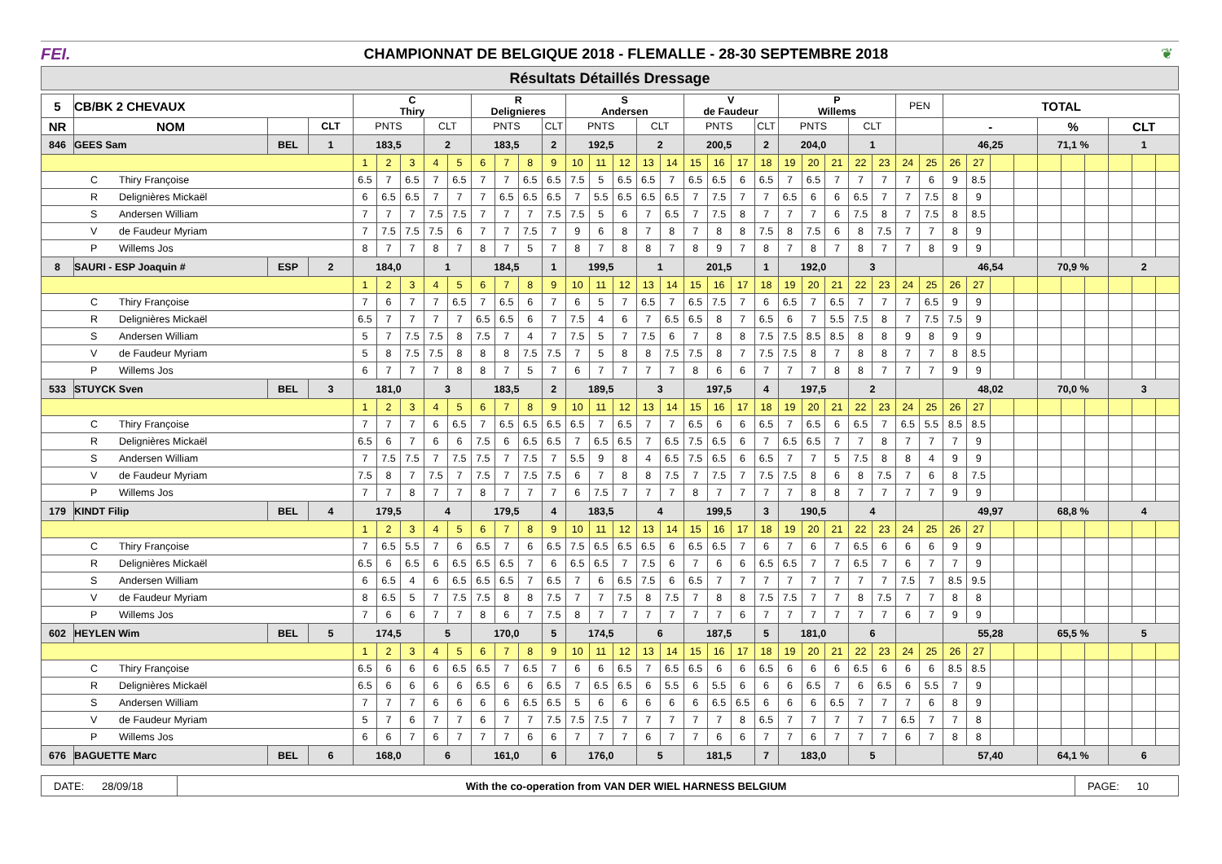FEI.
CHAMPIONNAT DE BELGIQUE 2018 - FLEMALLE - 28-30 SEPTEMBRE 2018
❦
Résultats Détaillés Dressage
| 5 | CB/BK 2 CHEVAUX | | | C Thiry | | | | | R Delignieres | | | | S Andersen | | | | | V de Faudeur | | | | P Willems | | | | | PEN | | TOTAL | | | | | | | | | |
| NR | NOM | | CLT | PNTS | | | CLT | | PNTS | | | CLT | PNTS | | | CLT | | PNTS | | | CLT | PNTS | | | CLT | | | | - | | | | % | | | CLT | | |
| 846 | GEES Sam | BEL | 1 | 183,5 | | | 2 | | 183,5 | | | 2 | 192,5 | | | 2 | | 200,5 | | | 2 | 204,0 | | | 1 | | | | 46,25 | | | | 71,1 % | | | 1 | | |
| | | | | 1 | 2 | 3 | 4 | 5 | 6 | 7 | 8 | 9 | 10 | 11 | 12 | 13 | 14 | 15 | 16 | 17 | 18 | 19 | 20 | 21 | 22 | 23 | 24 | 25 | 26 | 27 | | | | | | | | |
| C Thiry Françoise | | | | 6.5 | 7 | 6.5 | 7 | 6.5 | 7 | 7 | 6.5 | 6.5 | 7.5 | 5 | 6.5 | 6.5 | 7 | 6.5 | 6.5 | 6 | 6.5 | 7 | 6.5 | 7 | 7 | 7 | 7 | 6 | 9 | 8.5 | | | | | | | | |
| R Delignières Mickaël | | | | 6 | 6.5 | 6.5 | 7 | 7 | 7 | 6.5 | 6.5 | 6.5 | 7 | 5.5 | 6.5 | 6.5 | 6.5 | 7 | 7.5 | 7 | 7 | 6.5 | 6 | 6 | 6.5 | 7 | 7 | 7.5 | 8 | 9 | | | | | | | | |
| S Andersen William | | | | 7 | 7 | 7 | 7.5 | 7.5 | 7 | 7 | 7 | 7.5 | 7.5 | 5 | 6 | 7 | 6.5 | 7 | 7.5 | 8 | 7 | 7 | 7 | 6 | 7.5 | 8 | 7 | 7.5 | 8 | 8.5 | | | | | | | | |
| V de Faudeur Myriam | | | | 7 | 7.5 | 7.5 | 7.5 | 6 | 7 | 7 | 7.5 | 7 | 9 | 6 | 8 | 7 | 8 | 7 | 8 | 8 | 7.5 | 8 | 7.5 | 6 | 8 | 7.5 | 7 | 7 | 8 | 9 | | | | | | | | |
| P Willems Jos | | | | 8 | 7 | 7 | 8 | 7 | 8 | 7 | 5 | 7 | 8 | 7 | 8 | 8 | 7 | 8 | 9 | 7 | 8 | 7 | 8 | 7 | 8 | 7 | 7 | 8 | 9 | 9 | | | | | | | | |
| 8 | SAURI - ESP Joaquin # | ESP | 2 | 184,0 | | | 1 | | 184,5 | | | 1 | 199,5 | | | 1 | | 201,5 | | | 1 | 192,0 | | | 3 | | | | 46,54 | | | | 70,9 % | | | 2 | | |
| | | | | 1 | 2 | 3 | 4 | 5 | 6 | 7 | 8 | 9 | 10 | 11 | 12 | 13 | 14 | 15 | 16 | 17 | 18 | 19 | 20 | 21 | 22 | 23 | 24 | 25 | 26 | 27 | | | | | | | | |
| C Thiry Françoise | | | | 7 | 6 | 7 | 7 | 6.5 | 7 | 6.5 | 6 | 7 | 6 | 5 | 7 | 6.5 | 7 | 6.5 | 7.5 | 7 | 6 | 6.5 | 7 | 6.5 | 7 | 7 | 7 | 6.5 | 9 | 9 | | | | | | | | |
| R Delignières Mickaël | | | | 6.5 | 7 | 7 | 7 | 7 | 6.5 | 6.5 | 6 | 7 | 7.5 | 4 | 6 | 7 | 6.5 | 6.5 | 8 | 7 | 6.5 | 6 | 7 | 5.5 | 7.5 | 8 | 7 | 7.5 | 7.5 | 9 | | | | | | | | |
| S Andersen William | | | | 5 | 7 | 7.5 | 7.5 | 8 | 7.5 | 7 | 4 | 7 | 7.5 | 5 | 7 | 7.5 | 6 | 7 | 8 | 8 | 7.5 | 7.5 | 8.5 | 8.5 | 8 | 8 | 9 | 8 | 9 | 9 | | | | | | | | |
| V de Faudeur Myriam | | | | 5 | 8 | 7.5 | 7.5 | 8 | 8 | 8 | 7.5 | 7.5 | 7 | 5 | 8 | 8 | 7.5 | 7.5 | 8 | 7 | 7.5 | 7.5 | 8 | 7 | 8 | 8 | 7 | 7 | 8 | 8.5 | | | | | | | | |
| P Willems Jos | | | | 6 | 7 | 7 | 7 | 8 | 8 | 7 | 5 | 7 | 6 | 7 | 7 | 7 | 7 | 8 | 6 | 6 | 7 | 7 | 7 | 8 | 8 | 7 | 7 | 7 | 9 | 9 | | | | | | | | |
| 533 | STUYCK Sven | BEL | 3 | 181,0 | | | 3 | | 183,5 | | | 2 | 189,5 | | | 3 | | 197,5 | | | 4 | 197,5 | | | 2 | | | | 48,02 | | | | 70,0 % | | | 3 | | |
| | | | | 1 | 2 | 3 | 4 | 5 | 6 | 7 | 8 | 9 | 10 | 11 | 12 | 13 | 14 | 15 | 16 | 17 | 18 | 19 | 20 | 21 | 22 | 23 | 24 | 25 | 26 | 27 | | | | | | | | |
| C Thiry Françoise | | | | 7 | 7 | 7 | 6 | 6.5 | 7 | 6.5 | 6.5 | 6.5 | 6.5 | 7 | 6.5 | 7 | 7 | 6.5 | 6 | 6 | 6.5 | 7 | 6.5 | 6 | 6.5 | 7 | 6.5 | 5.5 | 8.5 | 8.5 | | | | | | | | |
| R Delignières Mickaël | | | | 6.5 | 6 | 7 | 6 | 6 | 7.5 | 6 | 6.5 | 6.5 | 7 | 6.5 | 6.5 | 7 | 6.5 | 7.5 | 6.5 | 6 | 7 | 6.5 | 6.5 | 7 | 7 | 8 | 7 | 7 | 7 | 9 | | | | | | | | |
| S Andersen William | | | | 7 | 7.5 | 7.5 | 7 | 7.5 | 7.5 | 7 | 7.5 | 7 | 5.5 | 9 | 8 | 4 | 6.5 | 7.5 | 6.5 | 6 | 6.5 | 7 | 7 | 5 | 7.5 | 8 | 8 | 4 | 9 | 9 | | | | | | | | |
| V de Faudeur Myriam | | | | 7.5 | 8 | 7 | 7.5 | 7 | 7.5 | 7 | 7.5 | 7.5 | 6 | 7 | 8 | 8 | 7.5 | 7 | 7.5 | 7 | 7.5 | 7.5 | 8 | 6 | 8 | 7.5 | 7 | 6 | 8 | 7.5 | | | | | | | | |
| P Willems Jos | | | | 7 | 7 | 8 | 7 | 7 | 8 | 7 | 7 | 7 | 6 | 7.5 | 7 | 7 | 7 | 8 | 7 | 7 | 7 | 7 | 8 | 8 | 7 | 7 | 7 | 7 | 9 | 9 | | | | | | | | |
| 179 | KINDT Filip | BEL | 4 | 179,5 | | | 4 | | 179,5 | | | 4 | 183,5 | | | 4 | | 199,5 | | | 3 | 190,5 | | | 4 | | | | 49,97 | | | | 68,8 % | | | 4 | | |
| | | | | 1 | 2 | 3 | 4 | 5 | 6 | 7 | 8 | 9 | 10 | 11 | 12 | 13 | 14 | 15 | 16 | 17 | 18 | 19 | 20 | 21 | 22 | 23 | 24 | 25 | 26 | 27 | | | | | | | | |
| C Thiry Françoise | | | | 7 | 6.5 | 5.5 | 7 | 6 | 6.5 | 7 | 6 | 6.5 | 7.5 | 6.5 | 6.5 | 6.5 | 6 | 6.5 | 6.5 | 7 | 6 | 7 | 6 | 7 | 6.5 | 6 | 6 | 6 | 9 | 9 | | | | | | | | |
| R Delignières Mickaël | | | | 6.5 | 6 | 6.5 | 6 | 6.5 | 6.5 | 6.5 | 7 | 6 | 6.5 | 6.5 | 7 | 7.5 | 6 | 7 | 6 | 6 | 6.5 | 6.5 | 7 | 7 | 6.5 | 7 | 6 | 7 | 7 | 9 | | | | | | | | |
| S Andersen William | | | | 6 | 6.5 | 4 | 6 | 6.5 | 6.5 | 6.5 | 7 | 6.5 | 7 | 6 | 6.5 | 7.5 | 6 | 6.5 | 7 | 7 | 7 | 7 | 7 | 7 | 7 | 7 | 7.5 | 7 | 8.5 | 9.5 | | | | | | | | |
| V de Faudeur Myriam | | | | 8 | 6.5 | 5 | 7 | 7.5 | 7.5 | 8 | 8 | 7.5 | 7 | 7 | 7.5 | 8 | 7.5 | 7 | 8 | 8 | 7.5 | 7.5 | 7 | 7 | 8 | 7.5 | 7 | 7 | 8 | 8 | | | | | | | | |
| P Willems Jos | | | | 7 | 6 | 6 | 7 | 7 | 8 | 6 | 7 | 7.5 | 8 | 7 | 7 | 7 | 7 | 7 | 7 | 6 | 7 | 7 | 7 | 7 | 7 | 7 | 6 | 7 | 9 | 9 | | | | | | | | |
| 602 | HEYLEN Wim | BEL | 5 | 174,5 | | | 5 | | 170,0 | | | 5 | 174,5 | | | 6 | | 187,5 | | | 5 | 181,0 | | | 6 | | | | 55,28 | | | | 65,5 % | | | 5 | | |
| | | | | 1 | 2 | 3 | 4 | 5 | 6 | 7 | 8 | 9 | 10 | 11 | 12 | 13 | 14 | 15 | 16 | 17 | 18 | 19 | 20 | 21 | 22 | 23 | 24 | 25 | 26 | 27 | | | | | | | | |
| C Thiry Françoise | | | | 6.5 | 6 | 6 | 6 | 6.5 | 6.5 | 7 | 6.5 | 7 | 6 | 6 | 6.5 | 7 | 6.5 | 6.5 | 6 | 6 | 6.5 | 6 | 6 | 6 | 6.5 | 6 | 6 | 6 | 8.5 | 8.5 | | | | | | | | |
| R Delignières Mickaël | | | | 6.5 | 6 | 6 | 6 | 6 | 6.5 | 6 | 6 | 6.5 | 7 | 6.5 | 6.5 | 6 | 5.5 | 6 | 5.5 | 6 | 6 | 6 | 6.5 | 7 | 6 | 6.5 | 6 | 5.5 | 7 | 9 | | | | | | | | |
| S Andersen William | | | | 7 | 7 | 7 | 6 | 6 | 6 | 6 | 6.5 | 6.5 | 5 | 6 | 6 | 6 | 6 | 6 | 6.5 | 6.5 | 6 | 6 | 6 | 6.5 | 7 | 7 | 7 | 6 | 8 | 9 | | | | | | | | |
| V de Faudeur Myriam | | | | 5 | 7 | 6 | 7 | 7 | 6 | 7 | 7 | 7.5 | 7.5 | 7.5 | 7 | 7 | 7 | 7 | 7 | 8 | 6.5 | 7 | 7 | 7 | 7 | 7 | 6.5 | 7 | 7 | 8 | | | | | | | | |
| P Willems Jos | | | | 6 | 6 | 7 | 6 | 7 | 7 | 7 | 6 | 6 | 7 | 7 | 7 | 6 | 7 | 7 | 6 | 6 | 7 | 7 | 6 | 7 | 7 | 7 | 6 | 7 | 8 | 8 | | | | | | | | |
| 676 | BAGUETTE Marc | BEL | 6 | 168,0 | | | 6 | | 161,0 | | | 6 | 176,0 | | | 5 | | 181,5 | | | 7 | 183,0 | | | 5 | | | | 57,40 | | | | 64,1 % | | | 6 | | |
| DATE: 28/09/18 | With the co-operation from VAN DER WIEL HARNESS BELGIUM | PAGE: 10 |